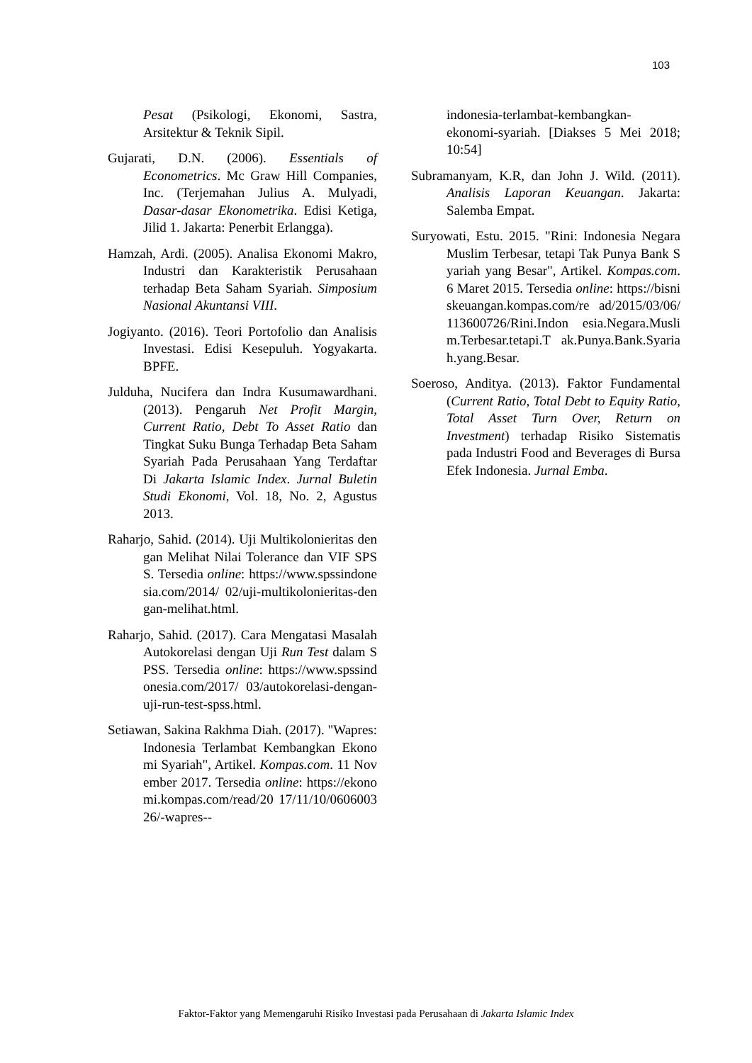103
Pesat (Psikologi, Ekonomi, Sastra, Arsitektur & Teknik Sipil.
Gujarati, D.N. (2006). Essentials of Econometrics. Mc Graw Hill Companies, Inc. (Terjemahan Julius A. Mulyadi, Dasar-dasar Ekonometrika. Edisi Ketiga, Jilid 1. Jakarta: Penerbit Erlangga).
Hamzah, Ardi. (2005). Analisa Ekonomi Makro, Industri dan Karakteristik Perusahaan terhadap Beta Saham Syariah. Simposium Nasional Akuntansi VIII.
Jogiyanto. (2016). Teori Portofolio dan Analisis Investasi. Edisi Kesepuluh. Yogyakarta. BPFE.
Julduha, Nucifera dan Indra Kusumawardhani. (2013). Pengaruh Net Profit Margin, Current Ratio, Debt To Asset Ratio dan Tingkat Suku Bunga Terhadap Beta Saham Syariah Pada Perusahaan Yang Terdaftar Di Jakarta Islamic Index. Jurnal Buletin Studi Ekonomi, Vol. 18, No. 2, Agustus 2013.
Raharjo, Sahid. (2014). Uji Multikolonieritas dengan Melihat Nilai Tolerance dan VIF SPSS. Tersedia online: https://www.spssindonesia.com/2014/ 02/uji-multikolonieritas-dengan-melihat.html.
Raharjo, Sahid. (2017). Cara Mengatasi Masalah Autokorelasi dengan Uji Run Test dalam SPSS. Tersedia online: https://www.spssindonesia.com/2017/ 03/autokorelasi-dengan-uji-run-test-spss.html.
Setiawan, Sakina Rakhma Diah. (2017). "Wapres: Indonesia Terlambat Kembangkan Ekonomi Syariah", Artikel. Kompas.com. 11 November 2017. Tersedia online: https://ekonomi.kompas.com/read/20 17/11/10/060600326/-wapres--
indonesia-terlambat-kembangkan-ekonomi-syariah. [Diakses 5 Mei 2018; 10:54]
Subramanyam, K.R, dan John J. Wild. (2011). Analisis Laporan Keuangan. Jakarta: Salemba Empat.
Suryowati, Estu. 2015. "Rini: Indonesia Negara Muslim Terbesar, tetapi Tak Punya Bank Syariah yang Besar", Artikel. Kompas.com. 6 Maret 2015. Tersedia online: https://bisniskeuangan.kompas.com/re ad/2015/03/06/113600726/Rini.Indon esia.Negara.Muslim.Terbesar.tetapi.T ak.Punya.Bank.Syariah.yang.Besar.
Soeroso, Anditya. (2013). Faktor Fundamental (Current Ratio, Total Debt to Equity Ratio, Total Asset Turn Over, Return on Investment) terhadap Risiko Sistematis pada Industri Food and Beverages di Bursa Efek Indonesia. Jurnal Emba.
Faktor-Faktor yang Memengaruhi Risiko Investasi pada Perusahaan di Jakarta Islamic Index